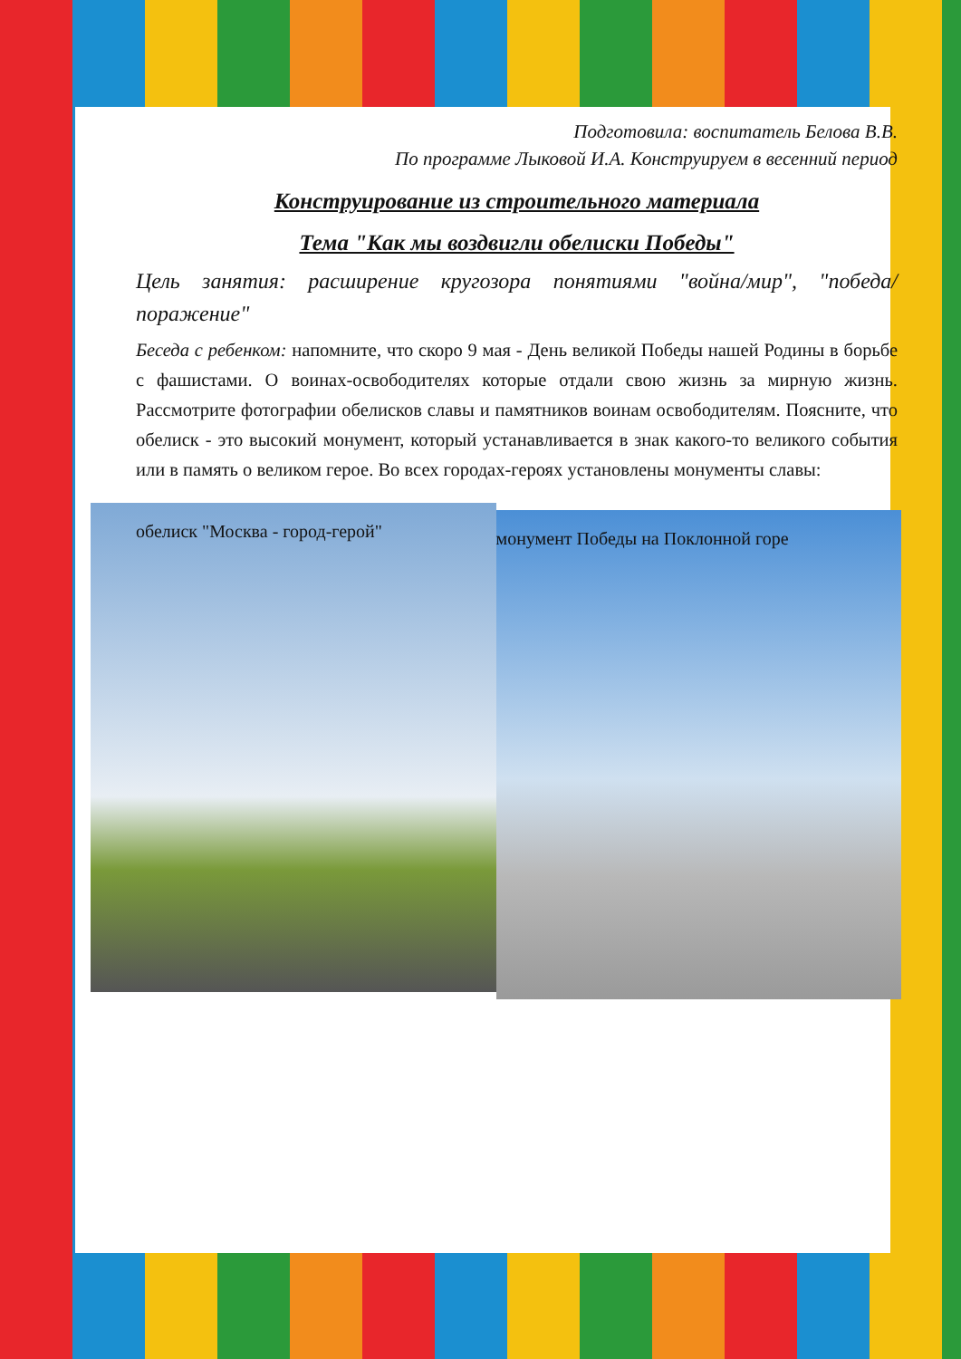Подготовила: воспитатель Белова В.В.
По программе Лыковой И.А. Конструируем в весенний период
Конструирование из строительного материала
Тема "Как мы воздвигли обелиски Победы"
Цель занятия: расширение кругозора понятиями "война/мир", "победа/поражение"
Беседа с ребенком: напомните, что скоро 9 мая - День великой Победы нашей Родины в борьбе с фашистами. О воинах-освободителях которые отдали свою жизнь за мирную жизнь. Рассмотрите фотографии обелисков славы и памятников воинам освободителям. Поясните, что обелиск - это высокий монумент, который устанавливается в знак какого-то великого события или в память о великом герое. Во всех городах-героях установлены монументы славы:
обелиск "Москва - город-герой"
монумент Победы на Поклонной горе